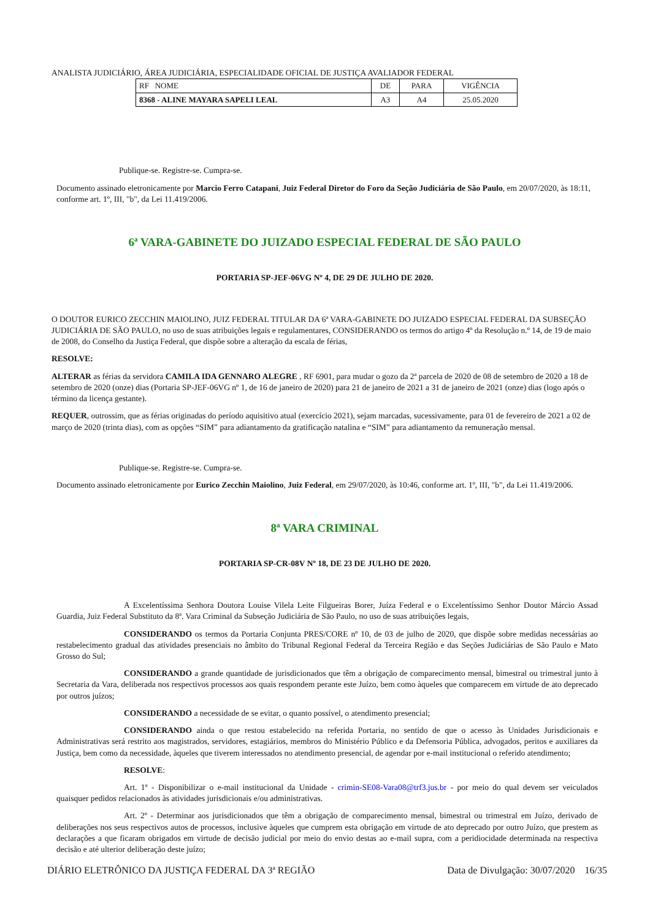ANALISTA JUDICIÁRIO, ÁREA JUDICIÁRIA, ESPECIALIDADE OFICIAL DE JUSTIÇA AVALIADOR FEDERAL
| RF NOME | DE | PARA | VIGÊNCIA |
| --- | --- | --- | --- |
| 8368 - ALINE MAYARA SAPELI LEAL | A3 | A4 | 25.05.2020 |
Publique-se. Registre-se. Cumpra-se.
Documento assinado eletronicamente por Marcio Ferro Catapani, Juiz Federal Diretor do Foro da Seção Judiciária de São Paulo, em 20/07/2020, às 18:11, conforme art. 1º, III, "b", da Lei 11.419/2006.
6ª VARA-GABINETE DO JUIZADO ESPECIAL FEDERAL DE SÃO PAULO
PORTARIA SP-JEF-06VG Nº 4, DE 29 DE JULHO DE 2020.
O DOUTOR EURICO ZECCHIN MAIOLINO, JUIZ FEDERAL TITULAR DA 6ª VARA-GABINETE DO JUIZADO ESPECIAL FEDERAL DA SUBSEÇÃO JUDICIÁRIA DE SÃO PAULO, no uso de suas atribuições legais e regulamentares, CONSIDERANDO os termos do artigo 4º da Resolução n.º 14, de 19 de maio de 2008, do Conselho da Justiça Federal, que dispõe sobre a alteração da escala de férias,
RESOLVE:
ALTERAR as férias da servidora CAMILA IDA GENNARO ALEGRE , RF 6901, para mudar o gozo da 2ª parcela de 2020 de 08 de setembro de 2020 a 18 de setembro de 2020 (onze) dias (Portaria SP-JEF-06VG nº 1, de 16 de janeiro de 2020) para 21 de janeiro de 2021 a 31 de janeiro de 2021 (onze) dias (logo após o término da licença gestante).
REQUER, outrossim, que as férias originadas do período aquisitivo atual (exercício 2021), sejam marcadas, sucessivamente, para 01 de fevereiro de 2021 a 02 de março de 2020 (trinta dias), com as opções “SIM” para adiantamento da gratificação natalina e “SIM” para adiantamento da remuneração mensal.
Publique-se. Registre-se. Cumpra-se.
Documento assinado eletronicamente por Eurico Zecchin Maiolino, Juiz Federal, em 29/07/2020, às 10:46, conforme art. 1º, III, "b", da Lei 11.419/2006.
8ª VARA CRIMINAL
PORTARIA SP-CR-08V Nº 18, DE 23 DE JULHO DE 2020.
A Excelentíssima Senhora Doutora Louise Vilela Leite Filgueiras Borer, Juíza Federal e o Excelentíssimo Senhor Doutor Márcio Assad Guardia, Juiz Federal Substituto da 8ª. Vara Criminal da Subseção Judiciária de São Paulo, no uso de suas atribuições legais,
CONSIDERANDO os termos da Portaria Conjunta PRES/CORE nº 10, de 03 de julho de 2020, que dispõe sobre medidas necessárias ao restabelecimento gradual das atividades presenciais no âmbito do Tribunal Regional Federal da Terceira Região e das Seções Judiciárias de São Paulo e Mato Grosso do Sul;
CONSIDERANDO a grande quantidade de jurisdicionados que têm a obrigação de comparecimento mensal, bimestral ou trimestral junto à Secretaria da Vara, deliberada nos respectivos processos aos quais respondem perante este Juízo, bem como àqueles que comparecem em virtude de ato deprecado por outros juízos;
CONSIDERANDO a necessidade de se evitar, o quanto possível, o atendimento presencial;
CONSIDERANDO ainda o que restou estabelecido na referida Portaria, no sentido de que o acesso às Unidades Jurisdicionais e Administrativas será restrito aos magistrados, servidores, estagiários, membros do Ministério Público e da Defensoria Pública, advogados, peritos e auxiliares da Justiça, bem como da necessidade, àqueles que tiverem interessados no atendimento presencial, de agendar por e-mail institucional o referido atendimento;
RESOLVE:
Art. 1º - Disponibilizar o e-mail institucional da Unidade - crimin-SE08-Vara08@trf3.jus.br - por meio do qual devem ser veiculados quaisquer pedidos relacionados às atividades jurisdicionais e/ou administrativas.
Art. 2º - Determinar aos jurisdicionados que têm a obrigação de comparecimento mensal, bimestral ou trimestral em Juízo, derivado de deliberações nos seus respectivos autos de processos, inclusive àqueles que cumprem esta obrigação em virtude de ato deprecado por outro Juízo, que prestem as declarações a que ficaram obrigados em virtude de decisão judicial por meio do envio destas ao e-mail supra, com a peridiocidade determinada na respectiva decisão e até ulterior deliberação deste juízo;
DIÁRIO ELETRÔNICO DA JUSTIÇA FEDERAL DA 3ª REGIÃO Data de Divulgação: 30/07/2020 16/35